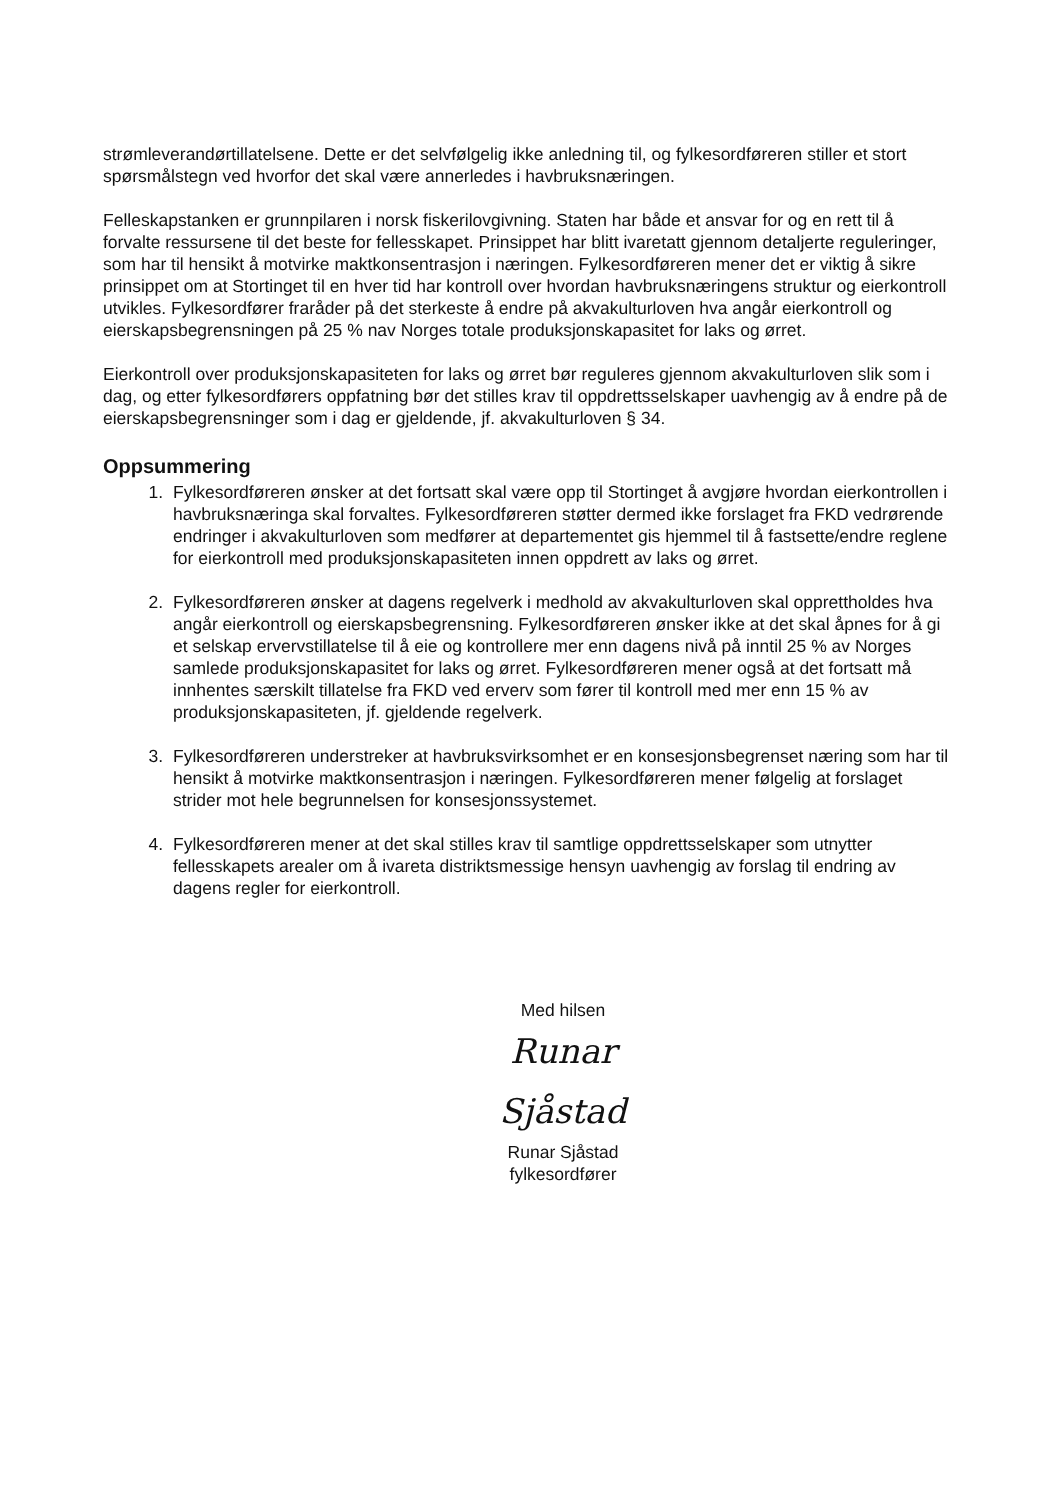strømleverandørtillatelsene. Dette er det selvfølgelig ikke anledning til, og fylkesordføreren stiller et stort spørsmålstegn ved hvorfor det skal være annerledes i havbruksnæringen.
Felleskapstanken er grunnpilaren i norsk fiskerilovgivning. Staten har både et ansvar for og en rett til å forvalte ressursene til det beste for fellesskapet. Prinsippet har blitt ivaretatt gjennom detaljerte reguleringer, som har til hensikt å motvirke maktkonsentrasjon i næringen. Fylkesordføreren mener det er viktig å sikre prinsippet om at Stortinget til en hver tid har kontroll over hvordan havbruksnæringens struktur og eierkontroll utvikles. Fylkesordfører fraråder på det sterkeste å endre på akvakulturloven hva angår eierkontroll og eierskapsbegrensningen på 25 % nav Norges totale produksjonskapasitet for laks og ørret.
Eierkontroll over produksjonskapasiteten for laks og ørret bør reguleres gjennom akvakulturloven slik som i dag, og etter fylkesordførers oppfatning bør det stilles krav til oppdrettsselskaper uavhengig av å endre på de eierskapsbegrensninger som i dag er gjeldende, jf. akvakulturloven § 34.
Oppsummering
1. Fylkesordføreren ønsker at det fortsatt skal være opp til Stortinget å avgjøre hvordan eierkontrollen i havbruksnæringa skal forvaltes. Fylkesordføreren støtter dermed ikke forslaget fra FKD vedrørende endringer i akvakulturloven som medfører at departementet gis hjemmel til å fastsette/endre reglene for eierkontroll med produksjonskapasiteten innen oppdrett av laks og ørret.
2. Fylkesordføreren ønsker at dagens regelverk i medhold av akvakulturloven skal opprettholdes hva angår eierkontroll og eierskapsbegrensning. Fylkesordføreren ønsker ikke at det skal åpnes for å gi et selskap ervervstillatelse til å eie og kontrollere mer enn dagens nivå på inntil 25 % av Norges samlede produksjonskapasitet for laks og ørret. Fylkesordføreren mener også at det fortsatt må innhentes særskilt tillatelse fra FKD ved erverv som fører til kontroll med mer enn 15 % av produksjonskapasiteten, jf. gjeldende regelverk.
3. Fylkesordføreren understreker at havbruksvirksomhet er en konsesjonsbegrenset næring som har til hensikt å motvirke maktkonsentrasjon i næringen. Fylkesordføreren mener følgelig at forslaget strider mot hele begrunnelsen for konsesjonssystemet.
4. Fylkesordføreren mener at det skal stilles krav til samtlige oppdrettsselskaper som utnytter fellesskapets arealer om å ivareta distriktsmessige hensyn uavhengig av forslag til endring av dagens regler for eierkontroll.
Med hilsen
Runar Sjåstad
Runar Sjåstad
fylkesordfører